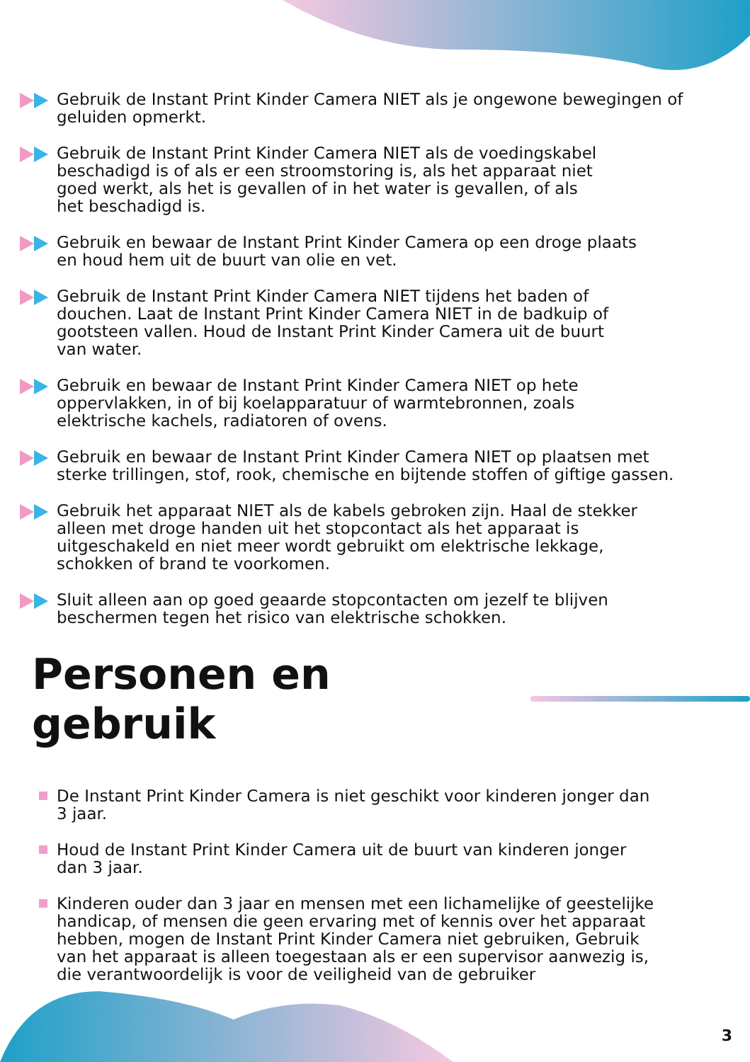Gebruik de Instant Print Kinder Camera NIET als je ongewone bewegingen of geluiden opmerkt.
Gebruik de Instant Print Kinder Camera NIET als de voedingskabel
beschadigd is of als er een stroomstoring is, als het apparaat niet
goed werkt, als het is gevallen of in het water is gevallen, of als
het beschadigd is.
Gebruik en bewaar de Instant Print Kinder Camera op een droge plaats
en houd hem uit de buurt van olie en vet.
Gebruik de Instant Print Kinder Camera NIET tijdens het baden of
douchen. Laat de Instant Print Kinder Camera NIET in de badkuip of
gootsteen vallen. Houd de Instant Print Kinder Camera uit de buurt
van water.
Gebruik en bewaar de Instant Print Kinder Camera NIET op hete
oppervlakken, in of bij koelapparatuur of warmtebronnen, zoals
elektrische kachels, radiatoren of ovens.
Gebruik en bewaar de Instant Print Kinder Camera NIET op plaatsen met
sterke trillingen, stof, rook, chemische en bijtende stoffen of giftige gassen.
Gebruik het apparaat NIET als de kabels gebroken zijn. Haal de stekker
alleen met droge handen uit het stopcontact als het apparaat is
uitgeschakeld en niet meer wordt gebruikt om elektrische lekkage,
schokken of brand te voorkomen.
Sluit alleen aan op goed geaarde stopcontacten om jezelf te blijven
beschermen tegen het risico van elektrische schokken.
Personen en gebruik
De Instant Print Kinder Camera is niet geschikt voor kinderen jonger dan
3 jaar.
Houd de Instant Print Kinder Camera uit de buurt van kinderen jonger
dan 3 jaar.
Kinderen ouder dan 3 jaar en mensen met een lichamelijke of geestelijke
handicap, of mensen die geen ervaring met of kennis over het apparaat
hebben, mogen de Instant Print Kinder Camera niet gebruiken, Gebruik
van het apparaat is alleen toegestaan als er een supervisor aanwezig is,
die verantwoordelijk is voor de veiligheid van de gebruiker
3